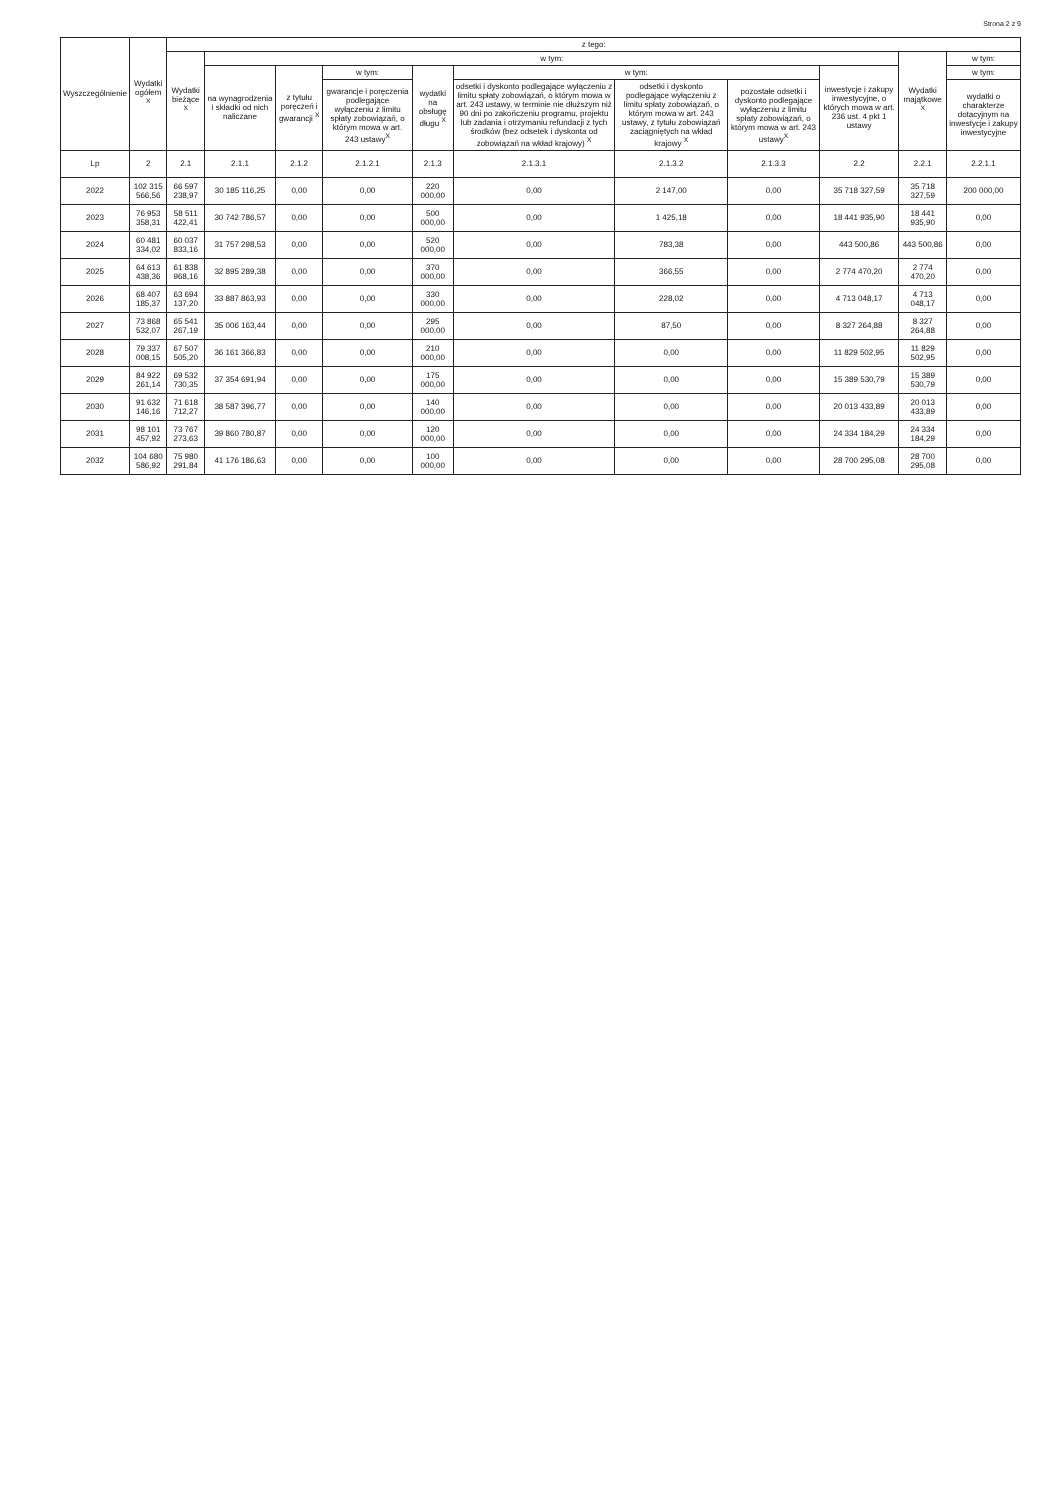Strona 2 z 9
| Wyszczególnienie | Wydatki ogółem <sup>X</sup> | z tego: | | | | | | | | | | |
| --- | --- | --- | --- | --- | --- | --- | --- | --- | --- | --- | --- | --- |
| | | Wydatki bieżące <sup>X</sup> | w tym: | | | | | | | | Wydatki majątkowe <sup>X</sup> | w tym: |
| | | | na wynagrodzenia i składki od nich naliczane | z tytułu poręczeń i gwarancji <sup>X</sup> | w tym: | wydatki na obsługę długu <sup>X</sup> | w tym: | | | inwestycje i zakupy inwestycyjne, o których mowa w art. 236 ust. 4 pkt 1 ustawy | | w tym: |
| | | | | | gwarancje i poręczenia podlegające wyłączeniu z limitu spłaty zobowiązań, o którym mowa w art. 243 ustawy<sup>X</sup> | | odsetki i dyskonto podlegające wyłączeniu z limitu spłaty zobowiązań, o którym mowa w art. 243 ustawy, w terminie nie dłuższym niż 90 dni po zakończeniu programu, projektu lub zadania i otrzymaniu refundacji z tych środków (bez odsetek i dyskonta od zobowiązań na wkład krajowy) <sup>X</sup> | odsetki i dyskonto podlegające wyłączeniu z limitu spłaty zobowiązań, o którym mowa w art. 243 ustawy, z tytułu zobowiązań zaciągniętych na wkład krajowy <sup>X</sup> | pozostałe odsetki i dyskonto podlegające wyłączeniu z limitu spłaty zobowiązań, o którym mowa w art. 243 ustawy<sup>X</sup> | | | wydatki o charakterze dotacyjnym na inwestycje i zakupy inwestycyjne |
| Lp | 2 | 2.1 | 2.1.1 | 2.1.2 | 2.1.2.1 | 2.1.3 | 2.1.3.1 | 2.1.3.2 | 2.1.3.3 | 2.2 | 2.2.1 | 2.2.1.1 |
| 2022 | 102 315 566,56 | 66 597 238,97 | 30 185 116,25 | 0,00 | 0,00 | 220 000,00 | 0,00 | 2 147,00 | 0,00 | 35 718 327,59 | 35 718 327,59 | 200 000,00 |
| 2023 | 76 953 358,31 | 58 511 422,41 | 30 742 786,57 | 0,00 | 0,00 | 500 000,00 | 0,00 | 1 425,18 | 0,00 | 18 441 935,90 | 18 441 935,90 | 0,00 |
| 2024 | 60 481 334,02 | 60 037 833,16 | 31 757 298,53 | 0,00 | 0,00 | 520 000,00 | 0,00 | 783,38 | 0,00 | 443 500,86 | 443 500,86 | 0,00 |
| 2025 | 64 613 438,36 | 61 838 968,16 | 32 895 289,38 | 0,00 | 0,00 | 370 000,00 | 0,00 | 366,55 | 0,00 | 2 774 470,20 | 2 774 470,20 | 0,00 |
| 2026 | 68 407 185,37 | 63 694 137,20 | 33 887 863,93 | 0,00 | 0,00 | 330 000,00 | 0,00 | 228,02 | 0,00 | 4 713 048,17 | 4 713 048,17 | 0,00 |
| 2027 | 73 868 532,07 | 65 541 267,19 | 35 006 163,44 | 0,00 | 0,00 | 295 000,00 | 0,00 | 87,50 | 0,00 | 8 327 264,88 | 8 327 264,88 | 0,00 |
| 2028 | 79 337 008,15 | 67 507 505,20 | 36 161 366,83 | 0,00 | 0,00 | 210 000,00 | 0,00 | 0,00 | 0,00 | 11 829 502,95 | 11 829 502,95 | 0,00 |
| 2029 | 84 922 261,14 | 69 532 730,35 | 37 354 691,94 | 0,00 | 0,00 | 175 000,00 | 0,00 | 0,00 | 0,00 | 15 389 530,79 | 15 389 530,79 | 0,00 |
| 2030 | 91 632 146,16 | 71 618 712,27 | 38 587 396,77 | 0,00 | 0,00 | 140 000,00 | 0,00 | 0,00 | 0,00 | 20 013 433,89 | 20 013 433,89 | 0,00 |
| 2031 | 98 101 457,92 | 73 767 273,63 | 39 860 780,87 | 0,00 | 0,00 | 120 000,00 | 0,00 | 0,00 | 0,00 | 24 334 184,29 | 24 334 184,29 | 0,00 |
| 2032 | 104 680 586,92 | 75 980 291,84 | 41 176 186,63 | 0,00 | 0,00 | 100 000,00 | 0,00 | 0,00 | 0,00 | 28 700 295,08 | 28 700 295,08 | 0,00 |